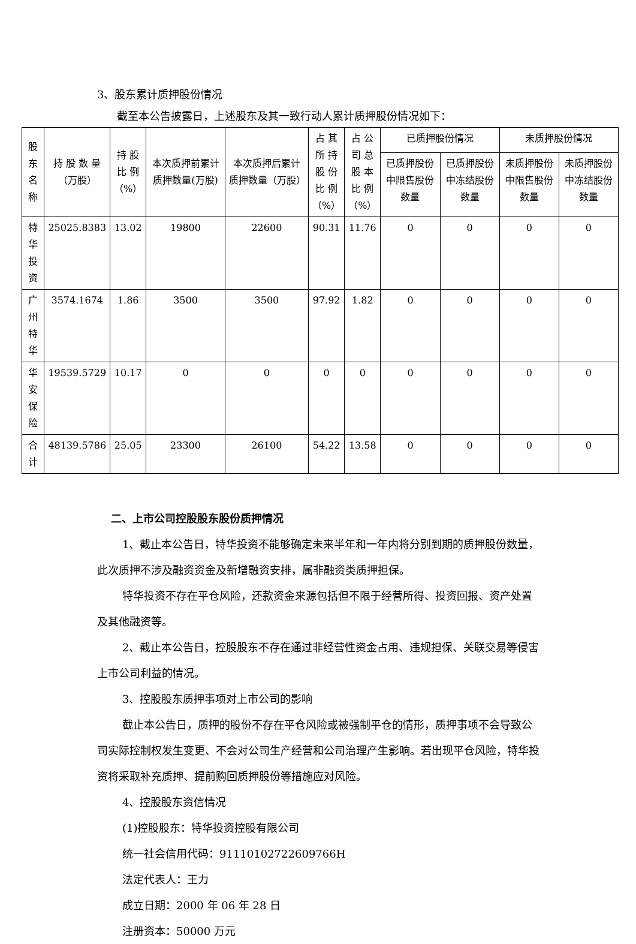3、股东累计质押股份情况
截至本公告披露日，上述股东及其一致行动人累计质押股份情况如下：
| 股 东 名称 | 持 股 数 量 （万股） | 持 股 比 例 （%） | 本次质押前累计质押数量(万股) | 本次质押后累计质押数量（万股） | 占 其 所 持 股 份 比 例 （%） | 占 公 司 总 股 本 比 例 （%） | 已质押股份情况 | | 未质押股份情况 | |
| --- | --- | --- | --- | --- | --- | --- | --- | --- | --- | --- |
| | | | | | | | 已质押股份中限售股份数量 | 已质押股份中冻结股份数量 | 未质押股份中限售股份数量 | 未质押股份中冻结股份数量 |
| 特华 投资 | 25025.8383 | 13.02 | 19800 | 22600 | 90.31 | 11.76 | 0 | 0 | 0 | 0 |
| 广州 特华 | 3574.1674 | 1.86 | 3500 | 3500 | 97.92 | 1.82 | 0 | 0 | 0 | 0 |
| 华安 保险 | 19539.5729 | 10.17 | 0 | 0 | 0 | 0 | 0 | 0 | 0 | 0 |
| 合计 | 48139.5786 | 25.05 | 23300 | 26100 | 54.22 | 13.58 | 0 | 0 | 0 | 0 |
二、上市公司控股股东股份质押情况
1、截止本公告日，特华投资不能够确定未来半年和一年内将分别到期的质押股份数量，此次质押不涉及融资资金及新增融资安排，属非融资类质押担保。
特华投资不存在平仓风险，还款资金来源包括但不限于经营所得、投资回报、资产处置及其他融资等。
2、截止本公告日，控股股东不存在通过非经营性资金占用、违规担保、关联交易等侵害上市公司利益的情况。
3、控股股东质押事项对上市公司的影响
截止本公告日，质押的股份不存在平仓风险或被强制平仓的情形，质押事项不会导致公司实际控制权发生变更、不会对公司生产经营和公司治理产生影响。若出现平仓风险，特华投资将采取补充质押、提前购回质押股份等措施应对风险。
4、控股股东资信情况
(1)控股股东：特华投资控股有限公司
统一社会信用代码：91110102722609766H
法定代表人：王力
成立日期：2000 年 06 年 28 日
注册资本：50000 万元